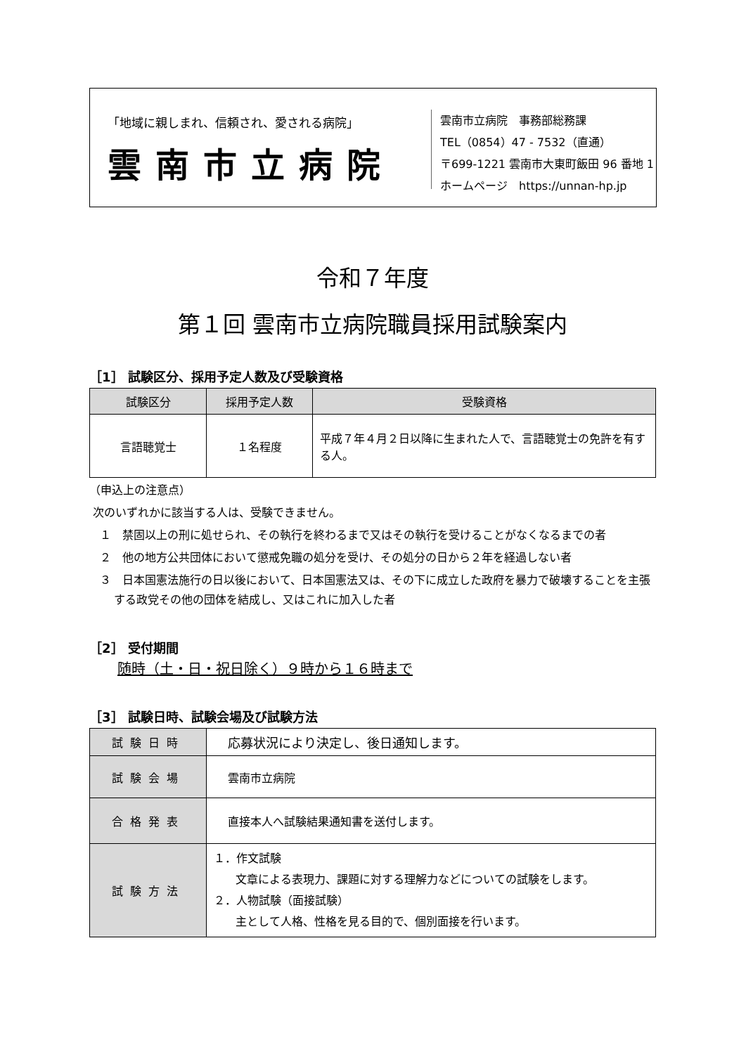「地域に親しまれ、信頼され、愛される病院」
雲南市立病院
雲南市立病院　事務部総務課
TEL（0854）47 - 7532（直通）
〒699-1221 雲南市大東町飯田 96 番地 1
ホームページ　https://unnan-hp.jp
令和７年度
第１回 雲南市立病院職員採用試験案内
［1］ 試験区分、採用予定人数及び受験資格
| 試験区分 | 採用予定人数 | 受験資格 |
| --- | --- | --- |
| 言語聴覚士 | １名程度 | 平成７年４月２日以降に生まれた人で、言語聴覚士の免許を有する人。 |
（申込上の注意点）
次のいずれかに該当する人は、受験できません。
１　禁固以上の刑に処せられ、その執行を終わるまで又はその執行を受けることがなくなるまでの者
２　他の地方公共団体において懲戒免職の処分を受け、その処分の日から２年を経過しない者
３　日本国憲法施行の日以後において、日本国憲法又は、その下に成立した政府を暴力で破壊することを主張する政党その他の団体を結成し、又はこれに加入した者
［2］ 受付期間
随時（土・日・祝日除く）９時から１６時まで
［3］ 試験日時、試験会場及び試験方法
| 試験日時 | 応募状況により決定し、後日通知します。 |
| 試験会場 | 雲南市立病院 |
| 合格発表 | 直接本人へ試験結果通知書を送付します。 |
| 試験方法 | １．作文試験 文章による表現力、課題に対する理解力などについての試験をします。 ２．人物試験（面接試験） 主として人格、性格を見る目的で、個別面接を行います。 |